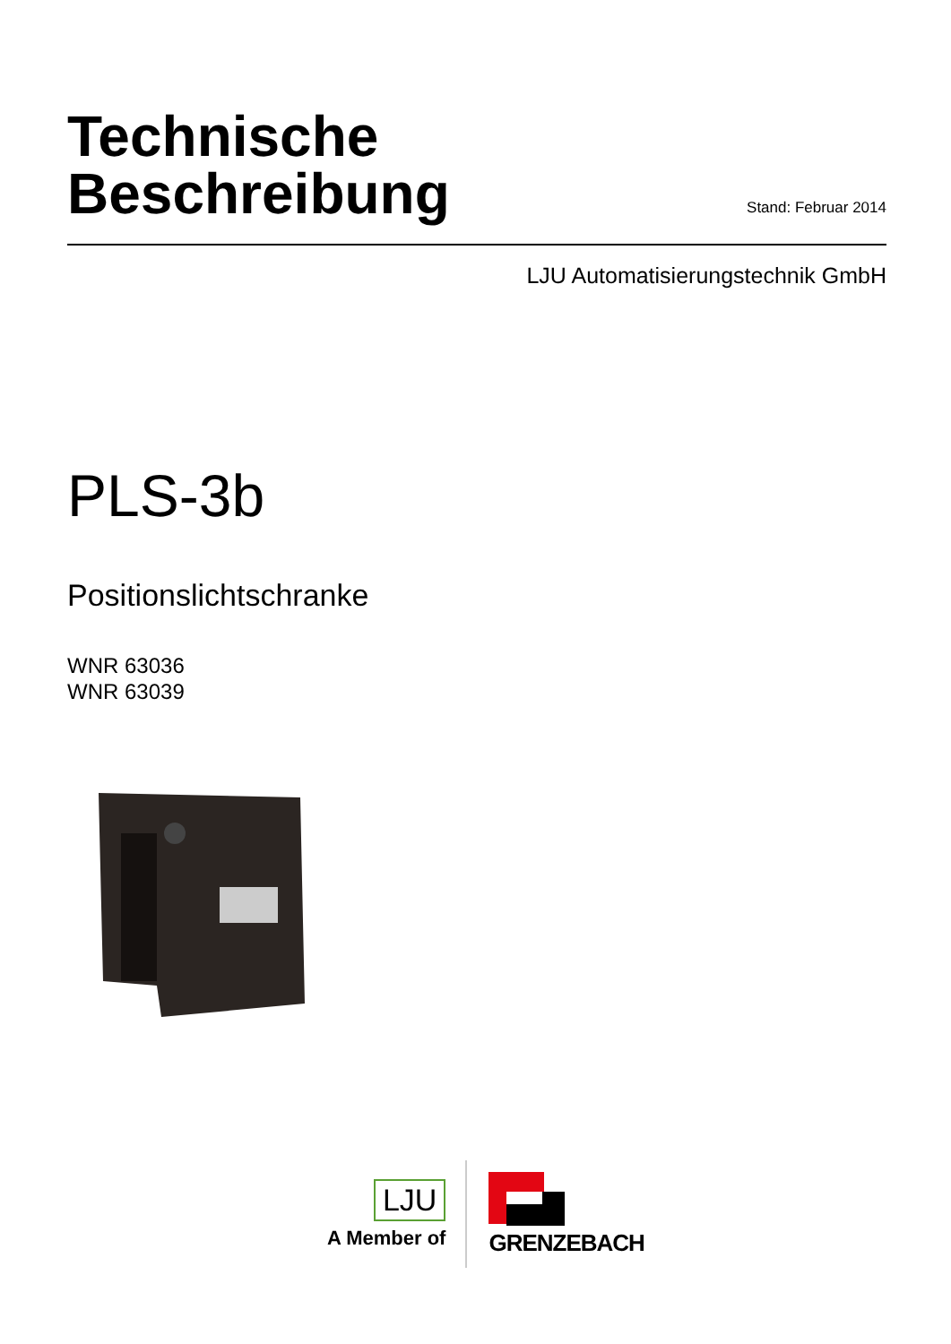Technische
Beschreibung
Stand: Februar 2014
LJU Automatisierungstechnik GmbH
PLS-3b
Positionslichtschranke
WNR 63036
WNR 63039
LJU
A Member of
GRENZEBACH